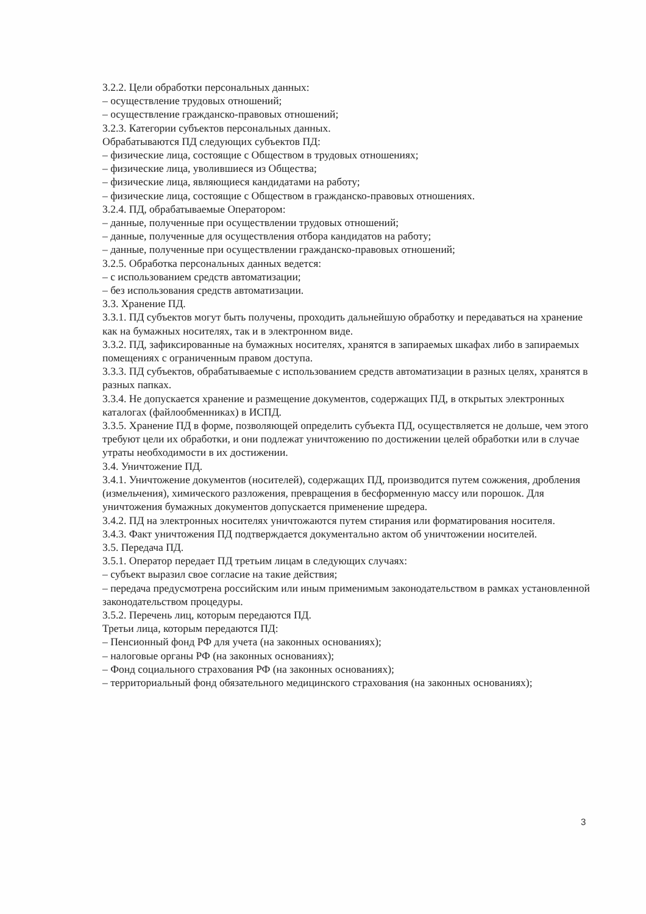3.2.2. Цели обработки персональных данных:
– осуществление трудовых отношений;
– осуществление гражданско-правовых отношений;
3.2.3. Категории субъектов персональных данных.
Обрабатываются ПД следующих субъектов ПД:
– физические лица, состоящие с Обществом в трудовых отношениях;
– физические лица, уволившиеся из Общества;
– физические лица, являющиеся кандидатами на работу;
– физические лица, состоящие с Обществом в гражданско-правовых отношениях.
3.2.4. ПД, обрабатываемые Оператором:
– данные, полученные при осуществлении трудовых отношений;
– данные, полученные для осуществления отбора кандидатов на работу;
– данные, полученные при осуществлении гражданско-правовых отношений;
3.2.5. Обработка персональных данных ведется:
– с использованием средств автоматизации;
– без использования средств автоматизации.
3.3. Хранение ПД.
3.3.1. ПД субъектов могут быть получены, проходить дальнейшую обработку и передаваться на хранение как на бумажных носителях, так и в электронном виде.
3.3.2. ПД, зафиксированные на бумажных носителях, хранятся в запираемых шкафах либо в запираемых помещениях с ограниченным правом доступа.
3.3.3. ПД субъектов, обрабатываемые с использованием средств автоматизации в разных целях, хранятся в разных папках.
3.3.4. Не допускается хранение и размещение документов, содержащих ПД, в открытых электронных каталогах (файлообменниках) в ИСПД.
3.3.5. Хранение ПД в форме, позволяющей определить субъекта ПД, осуществляется не дольше, чем этого требуют цели их обработки, и они подлежат уничтожению по достижении целей обработки или в случае утраты необходимости в их достижении.
3.4. Уничтожение ПД.
3.4.1. Уничтожение документов (носителей), содержащих ПД, производится путем сожжения, дробления (измельчения), химического разложения, превращения в бесформенную массу или порошок. Для уничтожения бумажных документов допускается применение шредера.
3.4.2. ПД на электронных носителях уничтожаются путем стирания или форматирования носителя.
3.4.3. Факт уничтожения ПД подтверждается документально актом об уничтожении носителей.
3.5. Передача ПД.
3.5.1. Оператор передает ПД третьим лицам в следующих случаях:
– субъект выразил свое согласие на такие действия;
– передача предусмотрена российским или иным применимым законодательством в рамках установленной законодательством процедуры.
3.5.2. Перечень лиц, которым передаются ПД.
Третьи лица, которым передаются ПД:
– Пенсионный фонд РФ для учета (на законных основаниях);
– налоговые органы РФ (на законных основаниях);
– Фонд социального страхования РФ (на законных основаниях);
– территориальный фонд обязательного медицинского страхования (на законных основаниях);
3